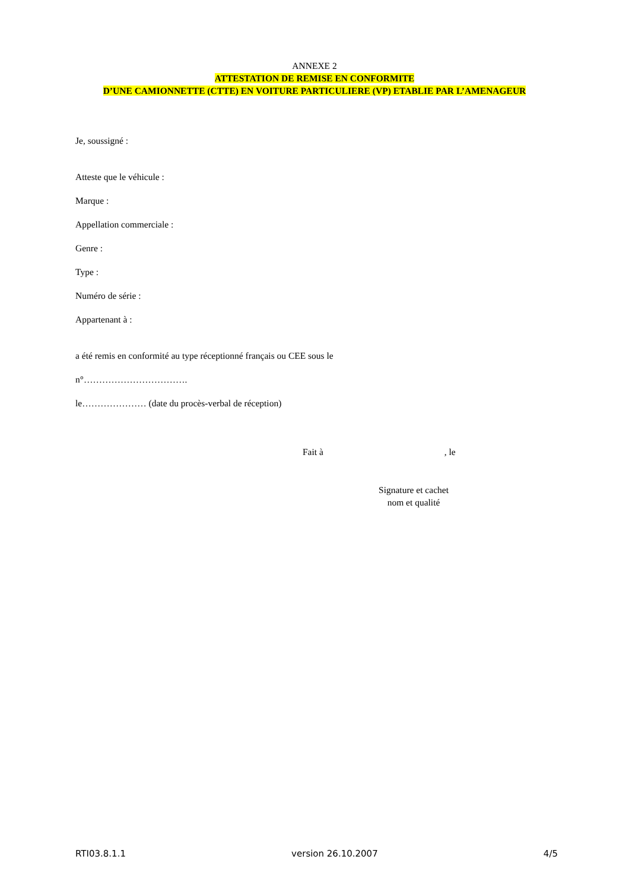ANNEXE 2
ATTESTATION DE REMISE EN CONFORMITE
D’UNE CAMIONNETTE (CTTE) EN VOITURE PARTICULIERE (VP) ETABLIE PAR L’AMENAGEUR
Je, soussigné :
Atteste que le véhicule :
Marque :
Appellation commerciale :
Genre :
Type :
Numéro de série :
Appartenant à :
a été remis en conformité au type réceptionné français ou CEE sous le
n°…………………………….
le………………… (date du procès-verbal de réception)
Fait à , le
Signature et cachet
nom et qualité
RTI03.8.1.1 version 26.10.2007 4/5